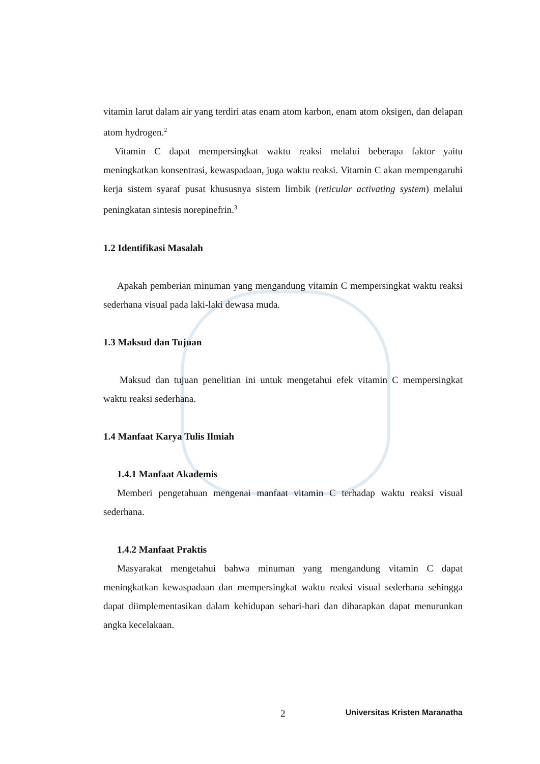vitamin larut dalam air yang terdiri atas enam atom karbon, enam atom oksigen, dan delapan atom hydrogen.<sup>2</sup>
Vitamin C dapat mempersingkat waktu reaksi melalui beberapa faktor yaitu meningkatkan konsentrasi, kewaspadaan, juga waktu reaksi. Vitamin C akan mempengaruhi kerja sistem syaraf pusat khususnya sistem limbik (reticular activating system) melalui peningkatan sintesis norepinefrin.<sup>3</sup>
1.2 Identifikasi Masalah
Apakah pemberian minuman yang mengandung vitamin C mempersingkat waktu reaksi sederhana visual pada laki-laki dewasa muda.
1.3 Maksud dan Tujuan
Maksud dan tujuan penelitian ini untuk mengetahui efek vitamin C mempersingkat waktu reaksi sederhana.
1.4 Manfaat Karya Tulis Ilmiah
1.4.1 Manfaat Akademis
Memberi pengetahuan mengenai manfaat vitamin C terhadap waktu reaksi visual sederhana.
1.4.2 Manfaat Praktis
Masyarakat mengetahui bahwa minuman yang mengandung vitamin C dapat meningkatkan kewaspadaan dan mempersingkat waktu reaksi visual sederhana sehingga dapat diimplementasikan dalam kehidupan sehari-hari dan diharapkan dapat menurunkan angka kecelakaan.
2 Universitas Kristen Maranatha